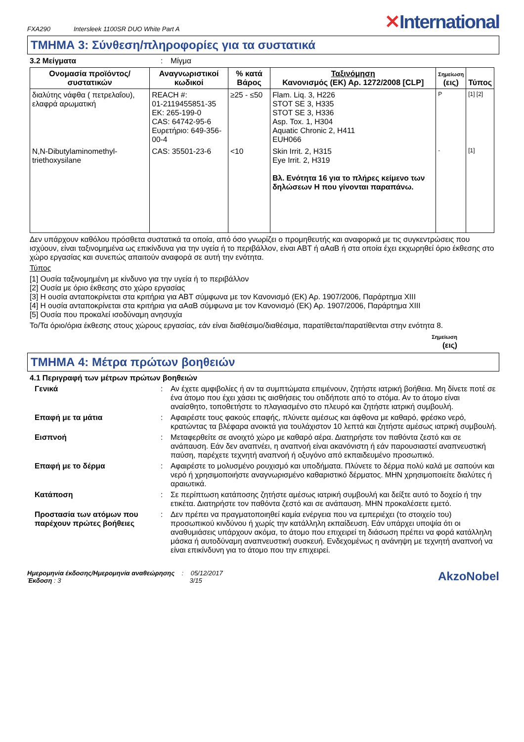FXA290 Intersleek 1100SR DUO White Part A
✕International
ΤΜΗΜΑ 3: Σύνθεση/πληροφορίες για τα συστατικά
3.2 Μείγματα : Μίγμα
| Ονομασία προϊόντος/ συστατικών | Αναγνωριστικοί κωδικοί | % κατά Βάρος | Ταξινόμηση Κανονισμός (ΕΚ) Αρ. 1272/2008 [CLP] | Σημείωση (εις) | Τύπος |
| --- | --- | --- | --- | --- | --- |
| διαλύτης νάφθα ( πετρελαΐου), ελαφρά αρωματική | REACH #: 01-2119455851-35 ΕΚ: 265-199-0 CAS: 64742-95-6 Ευρετήριο: 649-356-00-4 | ≥25 - ≤50 | Flam. Liq. 3, H226 STOT SE 3, H335 STOT SE 3, H336 Asp. Tox. 1, H304 Aquatic Chronic 2, H411 EUH066 | P | [1] [2] |
| N,N-Dibutylaminomethyl-triethoxysilane | CAS: 35501-23-6 | <10 | Skin Irrit. 2, H315 Eye Irrit. 2, H319 Βλ. Ενότητα 16 για το πλήρες κείμενο των δηλώσεων H που γίνονται παραπάνω. | - | [1] |
Δεν υπάρχουν καθόλου πρόσθετα συστατικά τα οποία, από όσο γνωρίζει ο προμηθευτής και αναφορικά με τις συγκεντρώσεις που ισχύουν, είναι ταξινομημένα ως επικίνδυνα για την υγεία ή το περιβάλλον, είναι ΑΒΤ ή αΑαΒ ή στα οποία έχει εκχωρηθεί όριο έκθεσης στο χώρο εργασίας και συνεπώς απαιτούν αναφορά σε αυτή την ενότητα.
Τύπος
[1] Ουσία ταξινομημένη με κίνδυνο για την υγεία ή το περιβάλλον
[2] Ουσία με όριο έκθεσης στο χώρο εργασίας
[3] Η ουσία ανταποκρίνεται στα κριτήρια για ΑΒΤ σύμφωνα με τον Κανονισμό (ΕΚ) Αρ. 1907/2006, Παράρτημα XIII
[4] Η ουσία ανταποκρίνεται στα κριτήρια για αΑαΒ σύμφωνα με τον Κανονισμό (ΕΚ) Αρ. 1907/2006, Παράρτημα XIII
[5] Ουσία που προκαλεί ισοδύναμη ανησυχία
Το/Τα όριο/όρια έκθεσης στους χώρους εργασίας, εάν είναι διαθέσιμο/διαθέσιμα, παρατίθεται/παρατίθενται στην ενότητα 8.
Σημείωση
(εις)
ΤΜΗΜΑ 4: Μέτρα πρώτων βοηθειών
4.1 Περιγραφή των μέτρων πρώτων βοηθειών
Γενικά : Αν έχετε αμφιβολίες ή αν τα συμπτώματα επιμένουν, ζητήστε ιατρική βοήθεια. Μη δίνετε ποτέ σε ένα άτομο που έχει χάσει τις αισθήσεις του οτιδήποτε από το στόμα. Αν το άτομο είναι αναίσθητο, τοποθετήστε το πλαγιασμένο στο πλευρό και ζητήστε ιατρική συμβουλή.
Επαφή με τα μάτια : Αφαιρέστε τους φακούς επαφής, πλύνετε αμέσως και άφθονα με καθαρό, φρέσκο νερό, κρατώντας τα βλέφαρα ανοικτά για τουλάχιστον 10 λεπτά και ζητήστε αμέσως ιατρική συμβουλή.
Εισπνοή : Μεταφερθείτε σε ανοιχτό χώρο με καθαρό αέρα. Διατηρήστε τον παθόντα ζεστό και σε ανάπαυση. Εάν δεν αναπνέει, η αναπνοή είναι ακανόνιστη ή εάν παρουσιαστεί αναπνευστική παύση, παρέχετε τεχνητή αναπνοή ή οξυγόνο από εκπαιδευμένο προσωπικό.
Επαφή με το δέρμα : Αφαιρέστε το μολυσμένο ρουχισμό και υποδήματα. Πλύνετε το δέρμα πολύ καλά με σαπούνι και νερό ή χρησιμοποιήστε αναγνωρισμένο καθαριστικό δέρματος. ΜΗΝ χρησιμοποιείτε διαλύτες ή αραιωτικά.
Κατάποση : Σε περίπτωση κατάποσης ζητήστε αμέσως ιατρική συμβουλή και δείξτε αυτό το δοχείο ή την ετικέτα. Διατηρήστε τον παθόντα ζεστό και σε ανάπαυση. ΜΗΝ προκαλέσετε εμετό.
Προστασία των ατόμων που παρέχουν πρώτες βοήθειες
: Δεν πρέπει να πραγματοποιηθεί καμία ενέργεια που να εμπεριέχει (το στοιχείο του) προσωπικού κινδύνου ή χωρίς την κατάλληλη εκπαίδευση. Εάν υπάρχει υποψία ότι οι αναθυμιάσεις υπάρχουν ακόμα, το άτομο που επιχειρεί τη διάσωση πρέπει να φορά κατάλληλη μάσκα ή αυτοδύναμη αναπνευστική συσκευή. Ενδεχομένως η ανάνηψη με τεχνητή αναπνοή να είναι επικίνδυνη για το άτομο που την επιχειρεί.
Ημερομηνία έκδοσης/Ημερομηνία αναθεώρησης : 05/12/2017
Έκδοση : 3 3/15
AkzoNobel